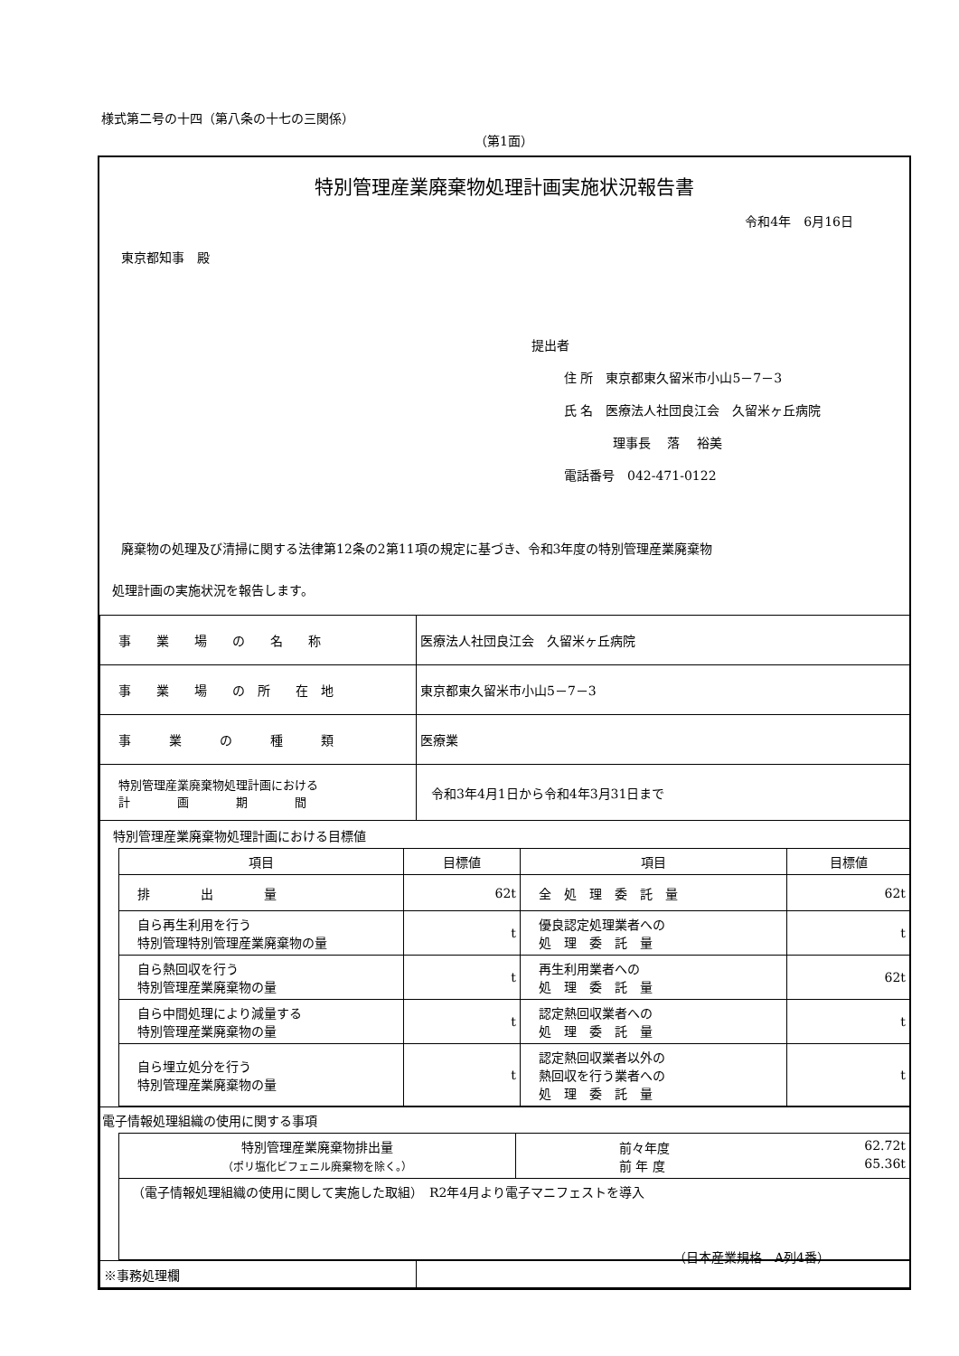様式第二号の十四（第八条の十七の三関係）
（第1面）
特別管理産業廃棄物処理計画実施状況報告書
令和4年　6月16日
東京都知事　殿
提出者
住 所　東京都東久留米市小山5－7－3
氏 名　医療法人社団良江会　久留米ヶ丘病院
理事長　 落　 裕美
電話番号　042-471-0122
廃棄物の処理及び清掃に関する法律第12条の2第11項の規定に基づき、令和3年度の特別管理産業廃棄物
処理計画の実施状況を報告します。
| 事 業 場 の 名 称 | 医療法人社団良江会 久留米ヶ丘病院 |
| 事 業 場 の 所 在 地 | 東京都東久留米市小山5－7－3 |
| 事 業 の 種 類 | 医療業 |
| 特別管理産業廃棄物処理計画における 計 画 期 間 | 令和3年4月1日から令和4年3月31日まで |
| 特別管理産業廃棄物処理計画における目標値 / 項目 / 目標値 / 項目 / 目標値 / / --- / --- / --- / --- / / 排 出 量 / 62t / 全 処 理 委 託 量 / 62t / / 自ら再生利用を行う 特別管理特別管理産業廃棄物の量 / t / 優良認定処理業者への 処 理 委 託 量 / t / / 自ら熱回収を行う 特別管理産業廃棄物の量 / t / 再生利用業者への 処 理 委 託 量 / 62t / / 自ら中間処理により減量する 特別管理産業廃棄物の量 / t / 認定熱回収業者への 処 理 委 託 量 / t / / 自ら埋立処分を行う 特別管理産業廃棄物の量 / t / 認定熱回収業者以外の 熱回収を行う業者への 処 理 委 託 量 / t / | |
| 電子情報処理組織の使用に関する事項 / 特別管理産業廃棄物排出量 （ポリ塩化ビフェニル廃棄物を除く。） / 前々年度 62.72t 前 年 度 65.36t / / （電子情報処理組織の使用に関して実施した取組） R2年4月より電子マニフェストを導入 / / | |
| ※事務処理欄 | |
（日本産業規格　A列4番）